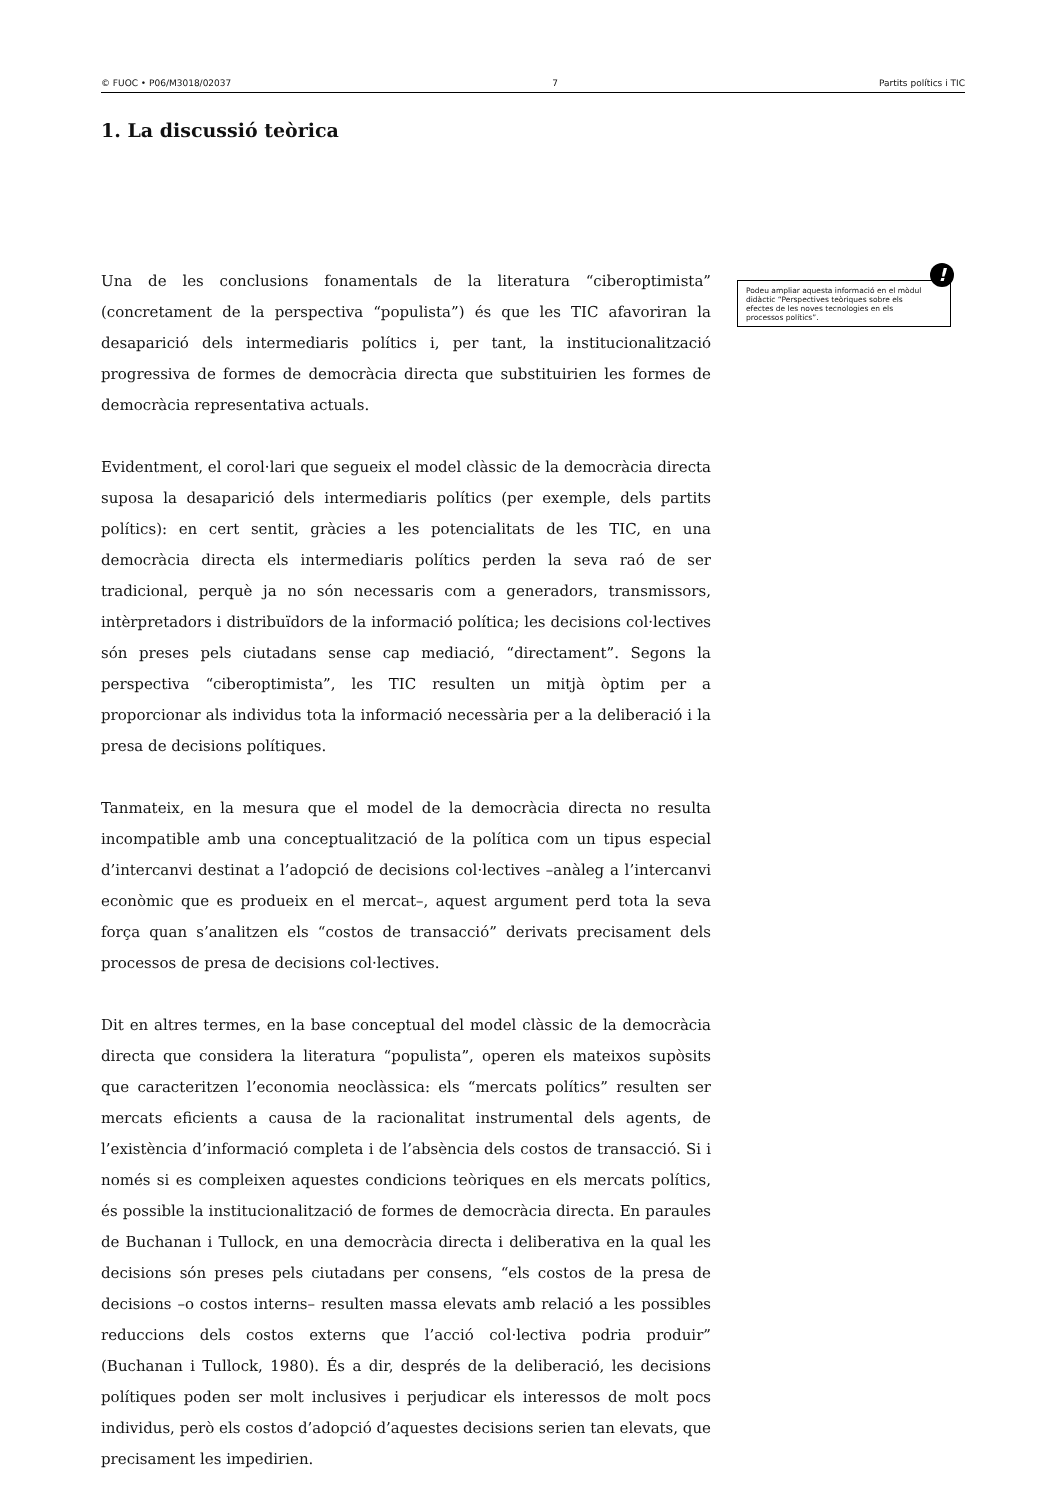© FUOC • P06/M3018/02037 7 Partits polítics i TIC
1. La discussió teòrica
Una de les conclusions fonamentals de la literatura “ciberoptimista” (concretament de la perspectiva “populista”) és que les TIC afavoriran la desaparició dels intermediaris polítics i, per tant, la institucionalització progressiva de formes de democràcia directa que substituirien les formes de democràcia representativa actuals.
Evidentment, el corol·lari que segueix el model clàssic de la democràcia directa suposa la desaparició dels intermediaris polítics (per exemple, dels partits polítics): en cert sentit, gràcies a les potencialitats de les TIC, en una democràcia directa els intermediaris polítics perden la seva raó de ser tradicional, perquè ja no són necessaris com a generadors, transmissors, intèrpretadors i distribuïdors de la informació política; les decisions col·lectives són preses pels ciutadans sense cap mediació, “directament”. Segons la perspectiva “ciberoptimista”, les TIC resulten un mitjà òptim per a proporcionar als individus tota la informació necessària per a la deliberació i la presa de decisions polítiques.
Tanmateix, en la mesura que el model de la democràcia directa no resulta incompatible amb una conceptualització de la política com un tipus especial d’intercanvi destinat a l’adopció de decisions col·lectives –anàleg a l’intercanvi econòmic que es produeix en el mercat–, aquest argument perd tota la seva força quan s’analitzen els “costos de transacció” derivats precisament dels processos de presa de decisions col·lectives.
Dit en altres termes, en la base conceptual del model clàssic de la democràcia directa que considera la literatura “populista”, operen els mateixos supòsits que caracteritzen l’economia neoclàssica: els “mercats polítics” resulten ser mercats eficients a causa de la racionalitat instrumental dels agents, de l’existència d’informació completa i de l’absència dels costos de transacció. Si i només si es compleixen aquestes condicions teòriques en els mercats polítics, és possible la institucionalització de formes de democràcia directa. En paraules de Buchanan i Tullock, en una democràcia directa i deliberativa en la qual les decisions són preses pels ciutadans per consens, “els costos de la presa de decisions –o costos interns– resulten massa elevats amb relació a les possibles reduccions dels costos externs que l’acció col·lectiva podria produir” (Buchanan i Tullock, 1980). És a dir, després de la deliberació, les decisions polítiques poden ser molt inclusives i perjudicar els interessos de molt pocs individus, però els costos d’adopció d’aquestes decisions serien tan elevats, que precisament les impedirien.
!
Podeu ampliar aquesta informació en el mòdul didàctic “Perspectives teòriques sobre els efectes de les noves tecnologies en els processos polítics”.